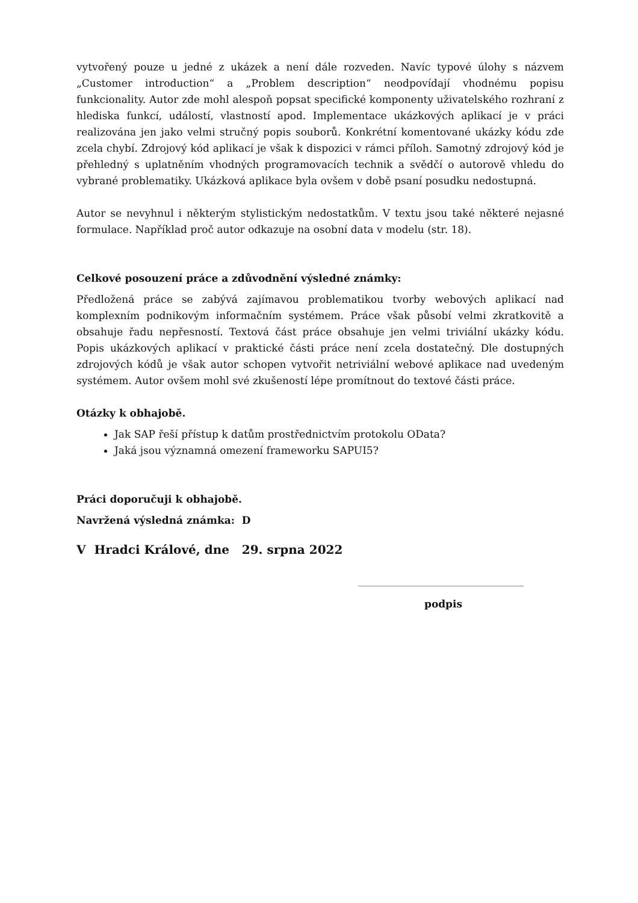vytvořený pouze u jedné z ukázek a není dále rozveden. Navíc typové úlohy s názvem „Customer introduction“ a „Problem description“ neodpovídají vhodnému popisu funkcionality. Autor zde mohl alespoň popsat specifické komponenty uživatelského rozhraní z hlediska funkcí, událostí, vlastností apod. Implementace ukázkových aplikací je v práci realizována jen jako velmi stručný popis souborů. Konkrétní komentované ukázky kódu zde zcela chybí. Zdrojový kód aplikací je však k dispozici v rámci příloh. Samotný zdrojový kód je přehledný s uplatněním vhodných programovacích technik a svědčí o autorově vhledu do vybrané problematiky. Ukázková aplikace byla ovšem v době psaní posudku nedostupná.
Autor se nevyhnul i některým stylistickým nedostatkům. V textu jsou také některé nejasné formulace. Například proč autor odkazuje na osobní data v modelu (str. 18).
Celkové posouzení práce a zdůvodnění výsledné známky:
Předložená práce se zabývá zajímavou problematikou tvorby webových aplikací nad komplexním podnikovým informačním systémem. Práce však působí velmi zkratkovitě a obsahuje řadu nepřesností. Textová část práce obsahuje jen velmi triviální ukázky kódu. Popis ukázkových aplikací v praktické části práce není zcela dostatečný. Dle dostupných zdrojových kódů je však autor schopen vytvořit netriviální webové aplikace nad uvedeným systémem. Autor ovšem mohl své zkušeností lépe promítnout do textové části práce.
Otázky k obhajobě.
Jak SAP řeší přístup k datům prostřednictvím protokolu OData?
Jaká jsou významná omezení frameworku SAPUI5?
Práci doporučuji k obhajobě.
Navržená výsledná známka: D
V Hradci Králové, dne 29. srpna 2022
podpis